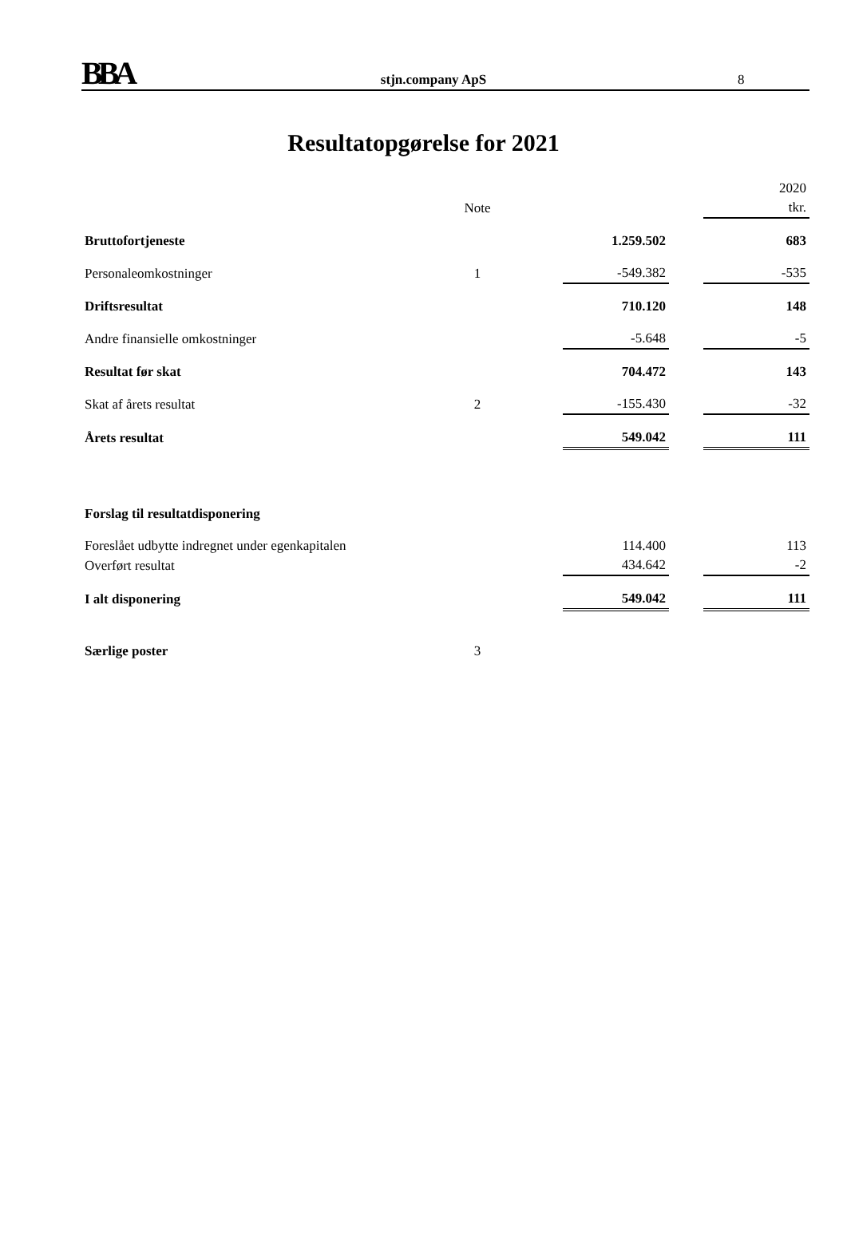BBA
stjn.company ApS
8
Resultatopgørelse for 2021
| | | | | | 2020 |
| | Note | | | | tkr. |
| Bruttofortjeneste | | | 1.259.502 | | 683 |
| Personaleomkostninger | 1 | | -549.382 | | -535 |
| Driftsresultat | | | 710.120 | | 148 |
| Andre finansielle omkostninger | | | -5.648 | | -5 |
| Resultat før skat | | | 704.472 | | 143 |
| Skat af årets resultat | 2 | | -155.430 | | -32 |
| Årets resultat | | | 549.042 | | 111 |
| Forslag til resultatdisponering | | | | | |
| Foreslået udbytte indregnet under egenkapitalen | | | 114.400 | | 113 |
| Overført resultat | | | 434.642 | | -2 |
| I alt disponering | | | 549.042 | | 111 |
| Særlige poster | 3 | | | | |